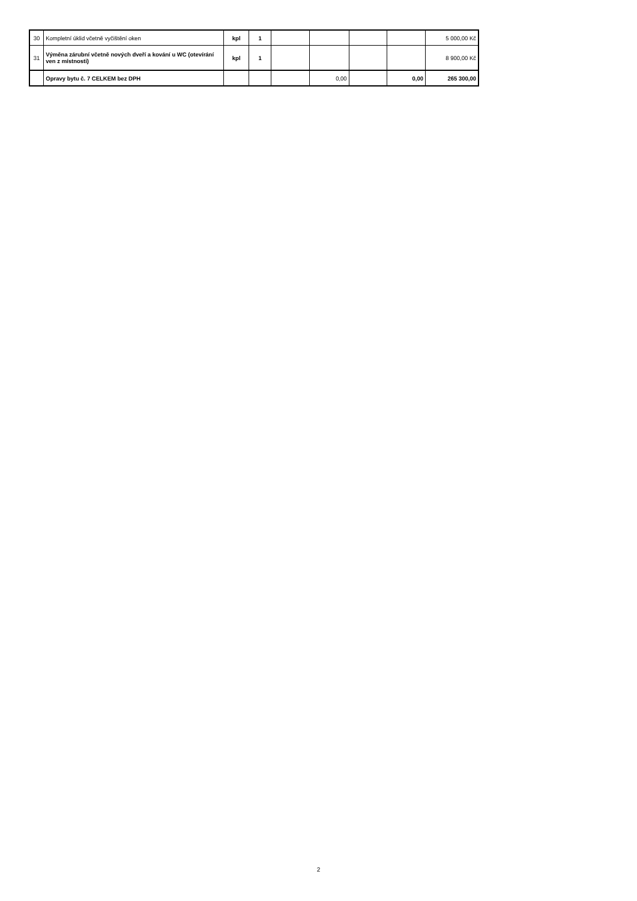| 30 | Kompletní úklid včetně vyčištění oken | kpl | 1 | | | | | 5 000,00 Kč |
| 31 | Výměna zárubní včetně nových dveří a kování u WC (otevírání ven z místnosti) | kpl | 1 | | | | | 8 900,00 Kč |
| | Opravy bytu č. 7 CELKEM bez DPH | | | | 0,00 | | 0,00 | 265 300,00 |
2